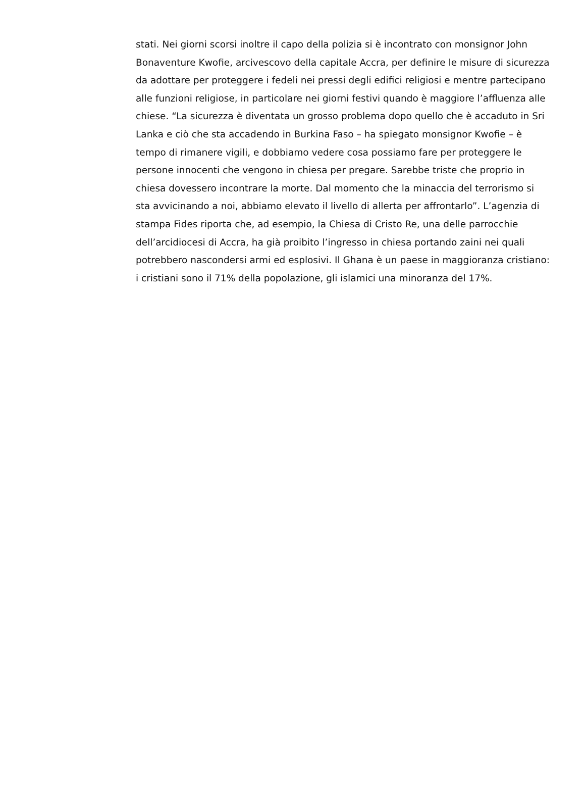stati. Nei giorni scorsi inoltre il capo della polizia si è incontrato con monsignor John Bonaventure Kwofie, arcivescovo della capitale Accra, per definire le misure di sicurezza da adottare per proteggere i fedeli nei pressi degli edifici religiosi e mentre partecipano alle funzioni religiose, in particolare nei giorni festivi quando è maggiore l’affluenza alle chiese. “La sicurezza è diventata un grosso problema dopo quello che è accaduto in Sri Lanka e ciò che sta accadendo in Burkina Faso – ha spiegato monsignor Kwofie – è tempo di rimanere vigili, e dobbiamo vedere cosa possiamo fare per proteggere le persone innocenti che vengono in chiesa per pregare. Sarebbe triste che proprio in chiesa dovessero incontrare la morte. Dal momento che la minaccia del terrorismo si sta avvicinando a noi, abbiamo elevato il livello di allerta per affrontarlo”. L’agenzia di stampa Fides riporta che, ad esempio, la Chiesa di Cristo Re, una delle parrocchie dell’arcidiocesi di Accra, ha già proibito l’ingresso in chiesa portando zaini nei quali potrebbero nascondersi armi ed esplosivi. Il Ghana è un paese in maggioranza cristiano: i cristiani sono il 71% della popolazione, gli islamici una minoranza del 17%.